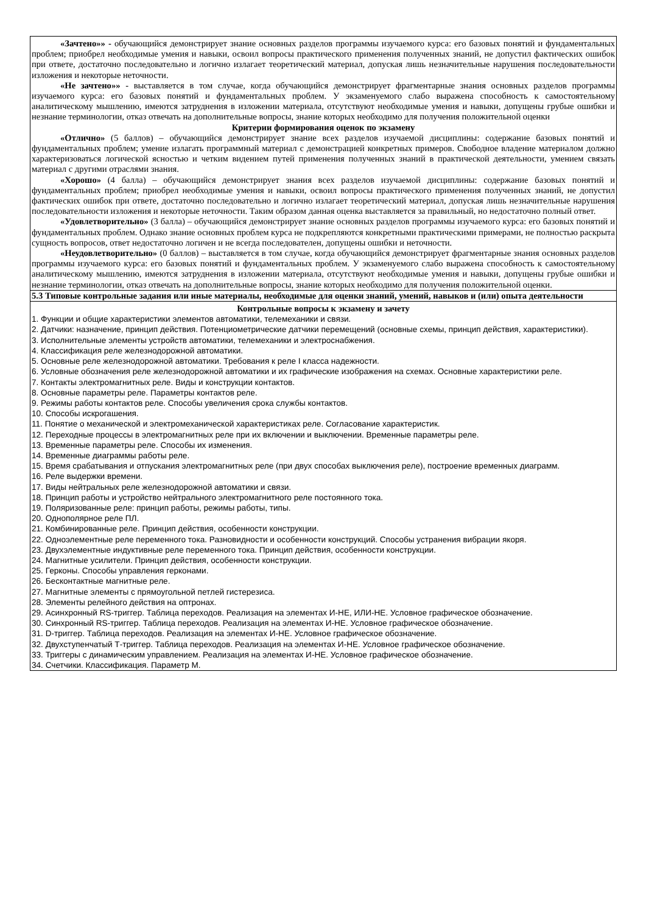| «Зачтено»» - обучающийся демонстрирует знание основных разделов программы изучаемого курса: его базовых понятий и фундаментальных проблем; приобрел необходимые умения и навыки, освоил вопросы практического применения полученных знаний, не допустил фактических ошибок при ответе, достаточно последовательно и логично излагает теоретический материал, допуская лишь незначительные нарушения последовательности изложения и некоторые неточности. «Не зачтено»» - выставляется в том случае, когда обучающийся демонстрирует фрагментарные знания основных разделов программы изучаемого курса: его базовых понятий и фундаментальных проблем. У экзаменуемого слабо выражена способность к самостоятельному аналитическому мышлению, имеются затруднения в изложении материала, отсутствуют необходимые умения и навыки, допущены грубые ошибки и незнание терминологии, отказ отвечать на дополнительные вопросы, знание которых необходимо для получения положительной оценки Критерии формирования оценок по экзамену «Отлично» (5 баллов) – обучающийся демонстрирует знание всех разделов изучаемой дисциплины: содержание базовых понятий и фундаментальных проблем; умение излагать программный материал с демонстрацией конкретных примеров. Свободное владение материалом должно характеризоваться логической ясностью и четким видением путей применения полученных знаний в практической деятельности, умением связать материал с другими отраслями знания. «Хорошо» (4 балла) – обучающийся демонстрирует знания всех разделов изучаемой дисциплины: содержание базовых понятий и фундаментальных проблем; приобрел необходимые умения и навыки, освоил вопросы практического применения полученных знаний, не допустил фактических ошибок при ответе, достаточно последовательно и логично излагает теоретический материал, допуская лишь незначительные нарушения последовательности изложения и некоторые неточности. Таким образом данная оценка выставляется за правильный, но недостаточно полный ответ. «Удовлетворительно» (3 балла) – обучающийся демонстрирует знание основных разделов программы изучаемого курса: его базовых понятий и фундаментальных проблем. Однако знание основных проблем курса не подкрепляются конкретными практическими примерами, не полностью раскрыта сущность вопросов, ответ недостаточно логичен и не всегда последователен, допущены ошибки и неточности. «Неудовлетворительно» (0 баллов) – выставляется в том случае, когда обучающийся демонстрирует фрагментарные знания основных разделов программы изучаемого курса: его базовых понятий и фундаментальных проблем. У экзаменуемого слабо выражена способность к самостоятельному аналитическому мышлению, имеются затруднения в изложении материала, отсутствуют необходимые умения и навыки, допущены грубые ошибки и незнание терминологии, отказ отвечать на дополнительные вопросы, знание которых необходимо для получения положительной оценки. |
| 5.3 Типовые контрольные задания или иные материалы, необходимые для оценки знаний, умений, навыков и (или) опыта деятельности |
| Контрольные вопросы к экзамену и зачету 1. Функции и общие характеристики элементов автоматики, телемеханики и связи. 2. Датчики: назначение, принцип действия. Потенциометрические датчики перемещений (основные схемы, принцип действия, характеристики). 3. Исполнительные элементы устройств автоматики, телемеханики и электроснабжения. 4. Классификация реле железнодорожной автоматики. 5. Основные реле железнодорожной автоматики. Требования к реле I класса надежности. 6. Условные обозначения реле железнодорожной автоматики и их графические изображения на схемах. Основные характеристики реле. 7. Контакты электромагнитных реле. Виды и конструкции контактов. 8. Основные параметры реле. Параметры контактов реле. 9. Режимы работы контактов реле. Способы увеличения срока службы контактов. 10. Способы искрогашения. 11. Понятие о механической и электромеханической характеристиках реле. Согласование характеристик. 12. Переходные процессы в электромагнитных реле при их включении и выключении. Временные параметры реле. 13. Временные параметры реле. Способы их изменения. 14. Временные диаграммы работы реле. 15. Время срабатывания и отпускания электромагнитных реле (при двух способах выключения реле), построение временных диаграмм. 16. Реле выдержки времени. 17. Виды нейтральных реле железнодорожной автоматики и связи. 18. Принцип работы и устройство нейтрального электромагнитного реле постоянного тока. 19. Поляризованные реле: принцип работы, режимы работы, типы. 20. Однополярное реле ПЛ. 21. Комбинированные реле. Принцип действия, особенности конструкции. 22. Одноэлементные реле переменного тока. Разновидности и особенности конструкций. Способы устранения вибрации якоря. 23. Двухэлементные индуктивные реле переменного тока. Принцип действия, особенности конструкции. 24. Магнитные усилители. Принцип действия, особенности конструкции. 25. Герконы. Способы управления герконами. 26. Бесконтактные магнитные реле. 27. Магнитные элементы с прямоугольной петлей гистерезиса. 28. Элементы релейного действия на оптронах. 29. Асинхронный RS-триггер. Таблица переходов. Реализация на элементах И-НЕ, ИЛИ-НЕ. Условное графическое обозначение. 30. Синхронный RS-триггер. Таблица переходов. Реализация на элементах И-НЕ. Условное графическое обозначение. 31. D-триггер. Таблица переходов. Реализация на элементах И-НЕ. Условное графическое обозначение. 32. Двухступенчатый Т-триггер. Таблица переходов. Реализация на элементах И-НЕ. Условное графическое обозначение. 33. Триггеры с динамическим управлением. Реализация на элементах И-НЕ. Условное графическое обозначение. 34. Счетчики. Классификация. Параметр М. |